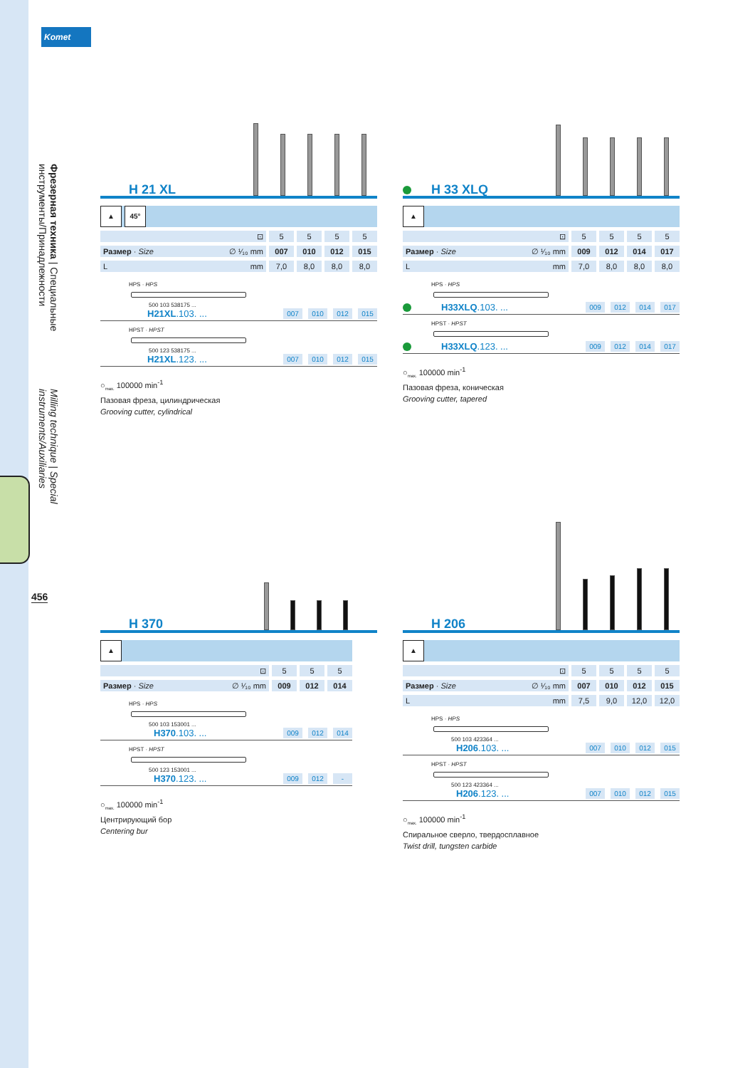Komet
Фрезерная техника | Специальные инструменты/Принадлежности Milling technique | Special instruments/Auxiliaries
456
H 21 XL
▲ 45°
| ⊡ | 5 | 5 | 5 | 5 |
| Размер · Size ∅ ¹⁄₁₀ mm | 007 | 010 | 012 | 015 |
| L mm | 7,0 | 8,0 | 8,0 | 8,0 |
HPS · HPS
500 103 538175 ...
H21XL.103. ... 007 010 012 015
HPST · HPST
500 123 538175 ...
H21XL.123. ... 007 010 012 015
○<sub>max.</sub> 100000 min<sup>-1</sup>
Пазовая фреза, цилиндрическая
Grooving cutter, cylindrical
H 33 XLQ
▲
| ⊡ | 5 | 5 | 5 | 5 |
| Размер · Size ∅ ¹⁄₁₀ mm | 009 | 012 | 014 | 017 |
| L mm | 7,0 | 8,0 | 8,0 | 8,0 |
HPS · HPS
H33XLQ.103. ... 009 012 014 017
HPST · HPST
H33XLQ.123. ... 009 012 014 017
○<sub>max.</sub> 100000 min<sup>-1</sup>
Пазовая фреза, коническая
Grooving cutter, tapered
H 370
▲
| ⊡ | 5 | 5 | 5 |
| Размер · Size ∅ ¹⁄₁₀ mm | 009 | 012 | 014 |
HPS · HPS
500 103 153001 ...
H370.103. ... 009 012 014
HPST · HPST
500 123 153001 ...
H370.123. ... 009 012 -
○<sub>max.</sub> 100000 min<sup>-1</sup>
Центрирующий бор
Centering bur
H 206
▲
| ⊡ | 5 | 5 | 5 | 5 |
| Размер · Size ∅ ¹⁄₁₀ mm | 007 | 010 | 012 | 015 |
| L mm | 7,5 | 9,0 | 12,0 | 12,0 |
HPS · HPS
500 103 423364 ...
H206.103. ... 007 010 012 015
HPST · HPST
500 123 423364 ...
H206.123. ... 007 010 012 015
○<sub>max.</sub> 100000 min<sup>-1</sup>
Спиральное сверло, твердосплавное
Twist drill, tungsten carbide